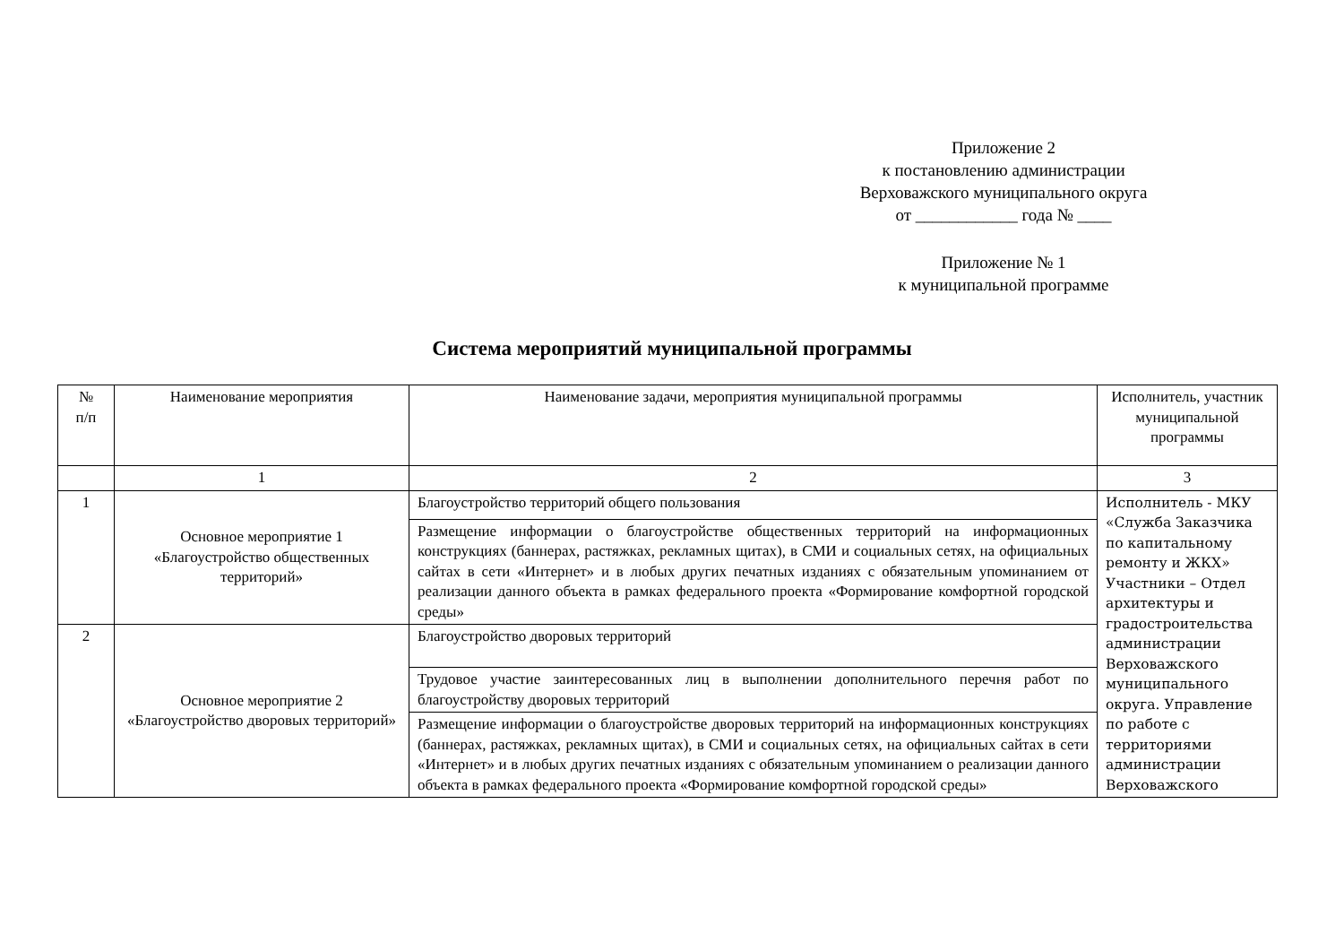Приложение 2
к постановлению администрации
Верховажского муниципального округа
от ____________ года № ____
Приложение № 1
к муниципальной программе
Система мероприятий муниципальной программы
| № п/п | Наименование мероприятия | Наименование задачи, мероприятия муниципальной программы | Исполнитель, участник муниципальной программы |
| --- | --- | --- | --- |
| | 1 | 2 | 3 |
| 1 | Основное мероприятие 1 «Благоустройство общественных территорий» | Благоустройство территорий общего пользования | Исполнитель - МКУ «Служба Заказчика по капитальному ремонту и ЖКХ» Участники – Отдел архитектуры и градостроительства администрации Верховажского муниципального округа. Управление по работе с территориями администрации Верховажского |
| | | Размещение информации о благоустройстве общественных территорий на информационных конструкциях (баннерах, растяжках, рекламных щитах), в СМИ и социальных сетях, на официальных сайтах в сети «Интернет» и в любых других печатных изданиях с обязательным упоминанием от реализации данного объекта в рамках федерального проекта «Формирование комфортной городской среды» | |
| 2 | Основное мероприятие 2 «Благоустройство дворовых территорий» | Благоустройство дворовых территорий | |
| | | Трудовое участие заинтересованных лиц в выполнении дополнительного перечня работ по благоустройству дворовых территорий | |
| | | Размещение информации о благоустройстве дворовых территорий на информационных конструкциях (баннерах, растяжках, рекламных щитах), в СМИ и социальных сетях, на официальных сайтах в сети «Интернет» и в любых других печатных изданиях с обязательным упоминанием о реализации данного объекта в рамках федерального проекта «Формирование комфортной городской среды» | |